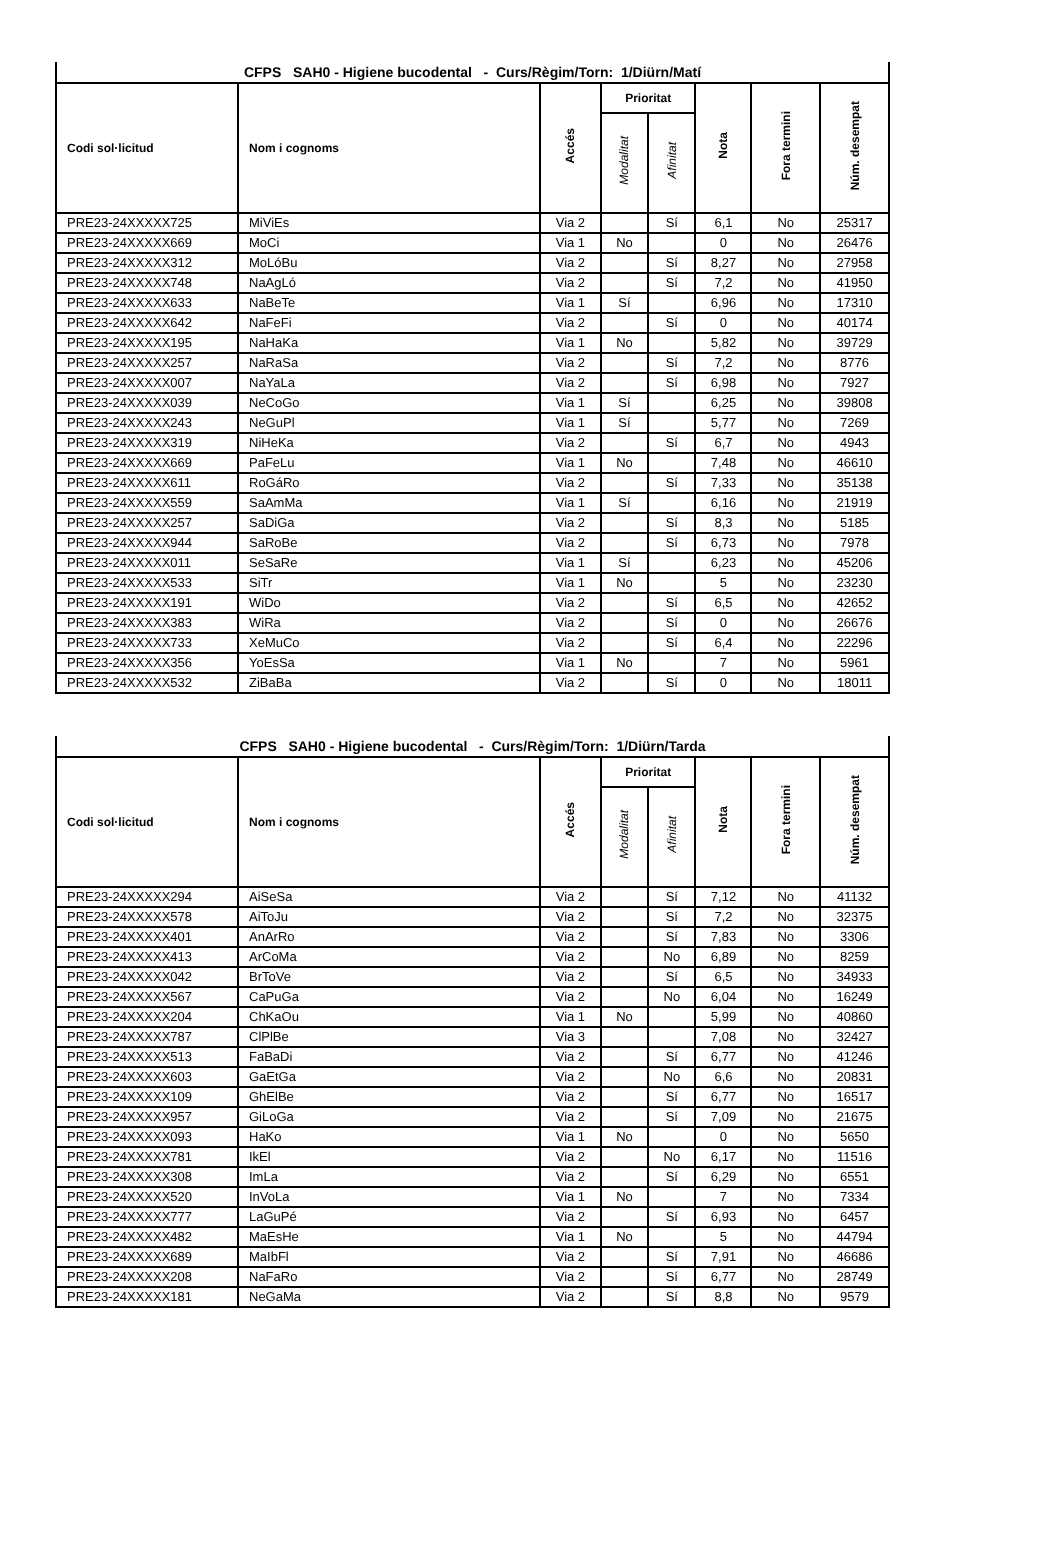| CFPS SAH0 - Higiene bucodental - Curs/Règim/Torn: 1/Diürn/Matí | | | | | | | |
| --- | --- | --- | --- | --- | --- | --- | --- |
| Codi sol·licitud | Nom i cognoms | Accés | Prioritat | | Nota | Fora termini | Núm. desempat |
| | | | Modalitat | Afinitat | | | |
| PRE23-24XXXXX725 | MiViEs | Via 2 | | Sí | 6,1 | No | 25317 |
| PRE23-24XXXXX669 | MoCi | Via 1 | No | | 0 | No | 26476 |
| PRE23-24XXXXX312 | MoLóBu | Via 2 | | Sí | 8,27 | No | 27958 |
| PRE23-24XXXXX748 | NaAgLó | Via 2 | | Sí | 7,2 | No | 41950 |
| PRE23-24XXXXX633 | NaBeTe | Via 1 | Sí | | 6,96 | No | 17310 |
| PRE23-24XXXXX642 | NaFeFi | Via 2 | | Sí | 0 | No | 40174 |
| PRE23-24XXXXX195 | NaHaKa | Via 1 | No | | 5,82 | No | 39729 |
| PRE23-24XXXXX257 | NaRaSa | Via 2 | | Sí | 7,2 | No | 8776 |
| PRE23-24XXXXX007 | NaYaLa | Via 2 | | Sí | 6,98 | No | 7927 |
| PRE23-24XXXXX039 | NeCoGo | Via 1 | Sí | | 6,25 | No | 39808 |
| PRE23-24XXXXX243 | NeGuPl | Via 1 | Sí | | 5,77 | No | 7269 |
| PRE23-24XXXXX319 | NiHeKa | Via 2 | | Sí | 6,7 | No | 4943 |
| PRE23-24XXXXX669 | PaFeLu | Via 1 | No | | 7,48 | No | 46610 |
| PRE23-24XXXXX611 | RoGáRo | Via 2 | | Sí | 7,33 | No | 35138 |
| PRE23-24XXXXX559 | SaAmMa | Via 1 | Sí | | 6,16 | No | 21919 |
| PRE23-24XXXXX257 | SaDiGa | Via 2 | | Sí | 8,3 | No | 5185 |
| PRE23-24XXXXX944 | SaRoBe | Via 2 | | Sí | 6,73 | No | 7978 |
| PRE23-24XXXXX011 | SeSaRe | Via 1 | Sí | | 6,23 | No | 45206 |
| PRE23-24XXXXX533 | SiTr | Via 1 | No | | 5 | No | 23230 |
| PRE23-24XXXXX191 | WiDo | Via 2 | | Sí | 6,5 | No | 42652 |
| PRE23-24XXXXX383 | WiRa | Via 2 | | Sí | 0 | No | 26676 |
| PRE23-24XXXXX733 | XeMuCo | Via 2 | | Sí | 6,4 | No | 22296 |
| PRE23-24XXXXX356 | YoEsSa | Via 1 | No | | 7 | No | 5961 |
| PRE23-24XXXXX532 | ZiBaBa | Via 2 | | Sí | 0 | No | 18011 |
| CFPS SAH0 - Higiene bucodental - Curs/Règim/Torn: 1/Diürn/Tarda | | | | | | | |
| --- | --- | --- | --- | --- | --- | --- | --- |
| Codi sol·licitud | Nom i cognoms | Accés | Prioritat | | Nota | Fora termini | Núm. desempat |
| | | | Modalitat | Afinitat | | | |
| PRE23-24XXXXX294 | AiSeSa | Via 2 | | Sí | 7,12 | No | 41132 |
| PRE23-24XXXXX578 | AiToJu | Via 2 | | Sí | 7,2 | No | 32375 |
| PRE23-24XXXXX401 | AnArRo | Via 2 | | Sí | 7,83 | No | 3306 |
| PRE23-24XXXXX413 | ArCoMa | Via 2 | | No | 6,89 | No | 8259 |
| PRE23-24XXXXX042 | BrToVe | Via 2 | | Sí | 6,5 | No | 34933 |
| PRE23-24XXXXX567 | CaPuGa | Via 2 | | No | 6,04 | No | 16249 |
| PRE23-24XXXXX204 | ChKaOu | Via 1 | No | | 5,99 | No | 40860 |
| PRE23-24XXXXX787 | ClPlBe | Via 3 | | | 7,08 | No | 32427 |
| PRE23-24XXXXX513 | FaBaDi | Via 2 | | Sí | 6,77 | No | 41246 |
| PRE23-24XXXXX603 | GaEtGa | Via 2 | | No | 6,6 | No | 20831 |
| PRE23-24XXXXX109 | GhElBe | Via 2 | | Sí | 6,77 | No | 16517 |
| PRE23-24XXXXX957 | GiLoGa | Via 2 | | Sí | 7,09 | No | 21675 |
| PRE23-24XXXXX093 | HaKo | Via 1 | No | | 0 | No | 5650 |
| PRE23-24XXXXX781 | IkEl | Via 2 | | No | 6,17 | No | 11516 |
| PRE23-24XXXXX308 | ImLa | Via 2 | | Sí | 6,29 | No | 6551 |
| PRE23-24XXXXX520 | InVoLa | Via 1 | No | | 7 | No | 7334 |
| PRE23-24XXXXX777 | LaGuPé | Via 2 | | Sí | 6,93 | No | 6457 |
| PRE23-24XXXXX482 | MaEsHe | Via 1 | No | | 5 | No | 44794 |
| PRE23-24XXXXX689 | MaIbFl | Via 2 | | Sí | 7,91 | No | 46686 |
| PRE23-24XXXXX208 | NaFaRo | Via 2 | | Sí | 6,77 | No | 28749 |
| PRE23-24XXXXX181 | NeGaMa | Via 2 | | Sí | 8,8 | No | 9579 |